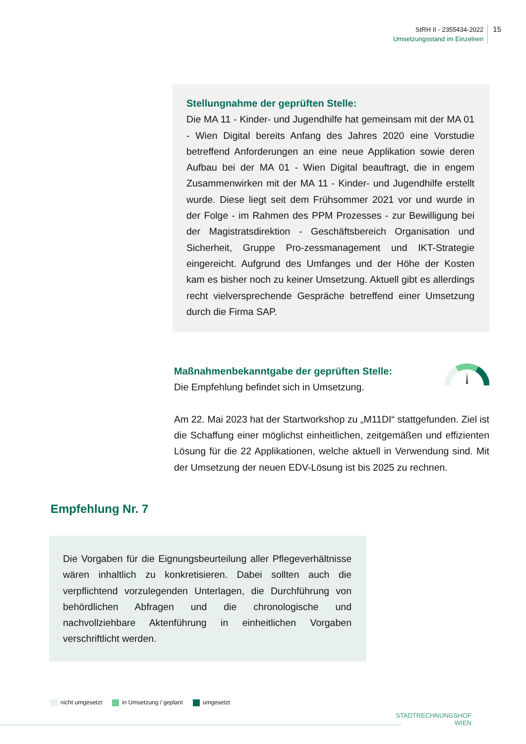StRH II - 2355434-2022
Umsetzungsstand im Einzelnen
15
Stellungnahme der geprüften Stelle:
Die MA 11 - Kinder- und Jugendhilfe hat gemeinsam mit der MA 01 - Wien Digital bereits Anfang des Jahres 2020 eine Vorstudie betreffend Anforderungen an eine neue Applika­tion sowie deren Aufbau bei der MA 01 - Wien Digital beauf­tragt, die in engem Zusammenwirken mit der MA 11 - Kinder- und Jugendhilfe erstellt wurde. Diese liegt seit dem Früh­sommer 2021 vor und wurde in der Folge - im Rahmen des PPM Prozesses - zur Bewilligung bei der Magistratsdirek­tion - Geschäftsbereich Organisation und Sicherheit, Gruppe Pro-zessmanagement und IKT-Strategie eingereicht. Auf­grund des Umfanges und der Höhe der Kosten kam es bisher noch zu keiner Umsetzung. Aktuell gibt es allerdings recht vielversprechende Gespräche betreffend einer Umsetzung durch die Firma SAP.
Maßnahmenbekanntgabe der geprüften Stelle:
Die Empfehlung befindet sich in Umsetzung.
Am 22. Mai 2023 hat der Startworkshop zu „M11DI“ stattgefunden. Ziel ist die Schaffung einer möglichst einheitlichen, zeitgemäßen und effizienten Lösung für die 22 Applikationen, welche aktuell in Verwendung sind. Mit der Umsetzung der neuen EDV-Lösung ist bis 2025 zu rechnen.
Empfehlung Nr. 7
Die Vorgaben für die Eignungsbeurteilung aller Pflegever­hältnisse wären inhaltlich zu konkretisieren. Dabei sollten auch die verpflichtend vorzulegenden Unterlagen, die Durch­führung von behördlichen Abfragen und die chronologische und nachvollziehbare Aktenführung in einheitlichen Vorga­ben verschriftlicht werden.
nicht umgesetzt in Umsetzung / geplant umgesetzt
STADTRECHNUNGSHOF
WIEN